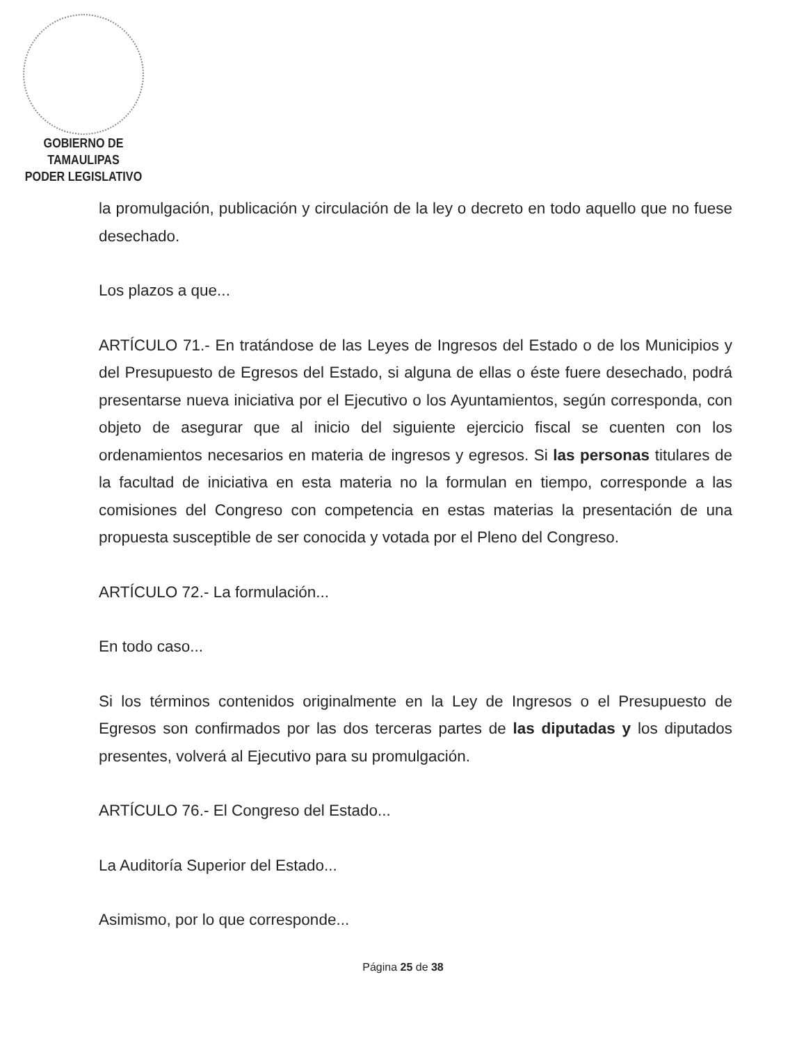GOBIERNO DE TAMAULIPAS
PODER LEGISLATIVO
la promulgación, publicación y circulación de la ley o decreto en todo aquello que no fuese desechado.
Los plazos a que...
ARTÍCULO 71.- En tratándose de las Leyes de Ingresos del Estado o de los Municipios y del Presupuesto de Egresos del Estado, si alguna de ellas o éste fuere desechado, podrá presentarse nueva iniciativa por el Ejecutivo o los Ayuntamientos, según corresponda, con objeto de asegurar que al inicio del siguiente ejercicio fiscal se cuenten con los ordenamientos necesarios en materia de ingresos y egresos. Si las personas titulares de la facultad de iniciativa en esta materia no la formulan en tiempo, corresponde a las comisiones del Congreso con competencia en estas materias la presentación de una propuesta susceptible de ser conocida y votada por el Pleno del Congreso.
ARTÍCULO 72.- La formulación...
En todo caso...
Si los términos contenidos originalmente en la Ley de Ingresos o el Presupuesto de Egresos son confirmados por las dos terceras partes de las diputadas y los diputados presentes, volverá al Ejecutivo para su promulgación.
ARTÍCULO 76.- El Congreso del Estado...
La Auditoría Superior del Estado...
Asimismo, por lo que corresponde...
Página 25 de 38